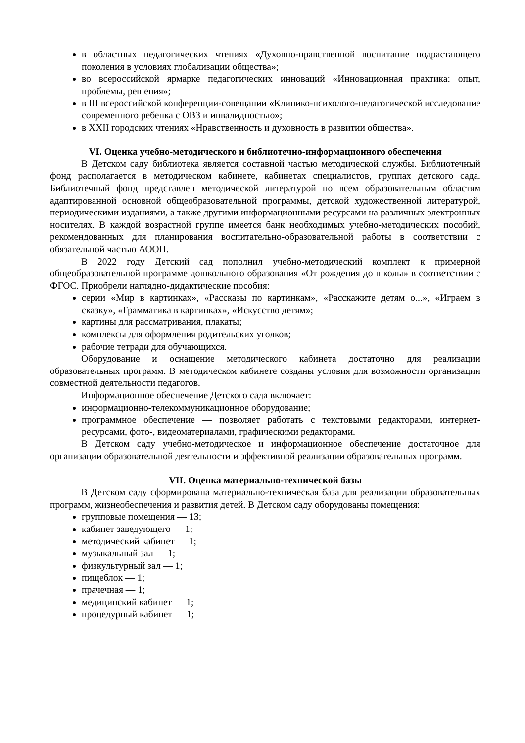в областных педагогических чтениях «Духовно-нравственной воспитание подрастающего поколения в условиях глобализации общества»;
во всероссийской ярмарке педагогических инноваций «Инновационная практика: опыт, проблемы, решения»;
в III всероссийской конференции-совещании «Клинико-психолого-педагогической исследование современного ребенка с ОВЗ и инвалидностью»;
в XXII городских чтениях «Нравственность и духовность в развитии общества».
VI. Оценка учебно-методического и библиотечно-информационного обеспечения
В Детском саду библиотека является составной частью методической службы. Библиотечный фонд располагается в методическом кабинете, кабинетах специалистов, группах детского сада. Библиотечный фонд представлен методической литературой по всем образовательным областям адаптированной основной общеобразовательной программы, детской художественной литературой, периодическими изданиями, а также другими информационными ресурсами на различных электронных носителях. В каждой возрастной группе имеется банк необходимых учебно-методических пособий, рекомендованных для планирования воспитательно-образовательной работы в соответствии с обязательной частью АООП.
В 2022 году Детский сад пополнил учебно-методический комплект к примерной общеобразовательной программе дошкольного образования «От рождения до школы» в соответствии с ФГОС. Приобрели наглядно-дидактические пособия:
серии «Мир в картинках», «Рассказы по картинкам», «Расскажите детям о...», «Играем в сказку», «Грамматика в картинках», «Искусство детям»;
картины для рассматривания, плакаты;
комплексы для оформления родительских уголков;
рабочие тетради для обучающихся.
Оборудование и оснащение методического кабинета достаточно для реализации образовательных программ. В методическом кабинете созданы условия для возможности организации совместной деятельности педагогов.
Информационное обеспечение Детского сада включает:
информационно-телекоммуникационное оборудование;
программное обеспечение — позволяет работать с текстовыми редакторами, интернет-ресурсами, фото-, видеоматериалами, графическими редакторами.
В Детском саду учебно-методическое и информационное обеспечение достаточное для организации образовательной деятельности и эффективной реализации образовательных программ.
VII. Оценка материально-технической базы
В Детском саду сформирована материально-техническая база для реализации образовательных программ, жизнеобеспечения и развития детей. В Детском саду оборудованы помещения:
групповые помещения — 13;
кабинет заведующего — 1;
методический кабинет — 1;
музыкальный зал — 1;
физкультурный зал — 1;
пищеблок — 1;
прачечная — 1;
медицинский кабинет — 1;
процедурный кабинет — 1;